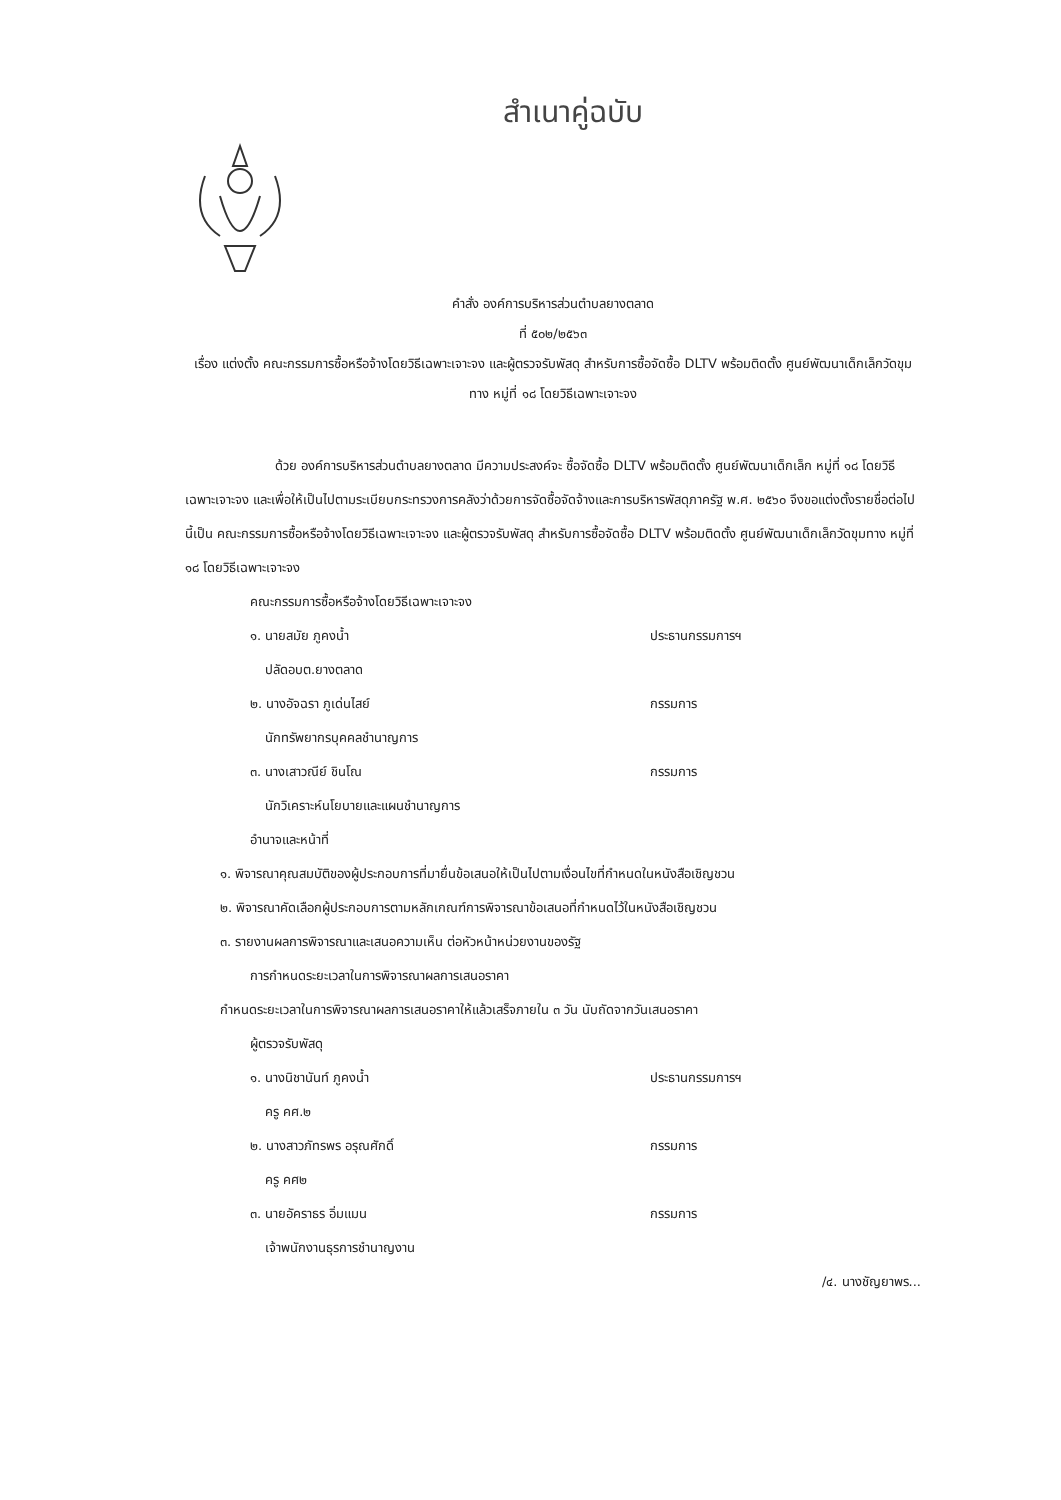สำเนาคู่ฉบับ
คำสั่ง องค์การบริหารส่วนตำบลยางตลาด
ที่ ๕๐๒/๒๕๖๓
เรื่อง แต่งตั้ง คณะกรรมการซื้อหรือจ้างโดยวิธีเฉพาะเจาะจง และผู้ตรวจรับพัสดุ สำหรับการซื้อจัดซื้อ DLTV พร้อมติดตั้ง ศูนย์พัฒนาเด็กเล็กวัดขุมทาง หมู่ที่ ๑๘ โดยวิธีเฉพาะเจาะจง
ด้วย องค์การบริหารส่วนตำบลยางตลาด มีความประสงค์จะ ซื้อจัดซื้อ DLTV พร้อมติดตั้ง ศูนย์พัฒนาเด็กเล็ก หมู่ที่ ๑๘ โดยวิธีเฉพาะเจาะจง และเพื่อให้เป็นไปตามระเบียบกระทรวงการคลังว่าด้วยการจัดซื้อจัดจ้างและการบริหารพัสดุภาครัฐ พ.ศ. ๒๕๖๐ จึงขอแต่งตั้งรายชื่อต่อไปนี้เป็น คณะกรรมการซื้อหรือจ้างโดยวิธีเฉพาะเจาะจง และผู้ตรวจรับพัสดุ สำหรับการซื้อจัดซื้อ DLTV พร้อมติดตั้ง ศูนย์พัฒนาเด็กเล็กวัดขุมทาง หมู่ที่ ๑๘ โดยวิธีเฉพาะเจาะจง
คณะกรรมการซื้อหรือจ้างโดยวิธีเฉพาะเจาะจง
๑. นายสมัย ภูคงน้ำ ประธานกรรมการฯ
ปลัดอบต.ยางตลาด
๒. นางอัจฉรา ภูเด่นไสย์ กรรมการ
นักทรัพยากรบุคคลชำนาญการ
๓. นางเสาวณีย์ ชินโณ กรรมการ
นักวิเคราะห์นโยบายและแผนชำนาญการ
อำนาจและหน้าที่
๑. พิจารณาคุณสมบัติของผู้ประกอบการที่มายื่นข้อเสนอให้เป็นไปตามเงื่อนไขที่กำหนดในหนังสือเชิญชวน
๒. พิจารณาคัดเลือกผู้ประกอบการตามหลักเกณฑ์การพิจารณาข้อเสนอที่กำหนดไว้ในหนังสือเชิญชวน
๓. รายงานผลการพิจารณาและเสนอความเห็น ต่อหัวหน้าหน่วยงานของรัฐ
การกำหนดระยะเวลาในการพิจารณาผลการเสนอราคา
กำหนดระยะเวลาในการพิจารณาผลการเสนอราคาให้แล้วเสร็จภายใน ๓ วัน นับถัดจากวันเสนอราคา
ผู้ตรวจรับพัสดุ
๑. นางนิชานันท์ ภูคงน้ำ ประธานกรรมการฯ
ครู คศ.๒
๒. นางสาวภัทรพร อรุณศักดิ์ กรรมการ
ครู คศ๒
๓. นายอัคราธร อิ่มแมน กรรมการ
เจ้าพนักงานธุรการชำนาญงาน
/๔. นางชัญยาพร...